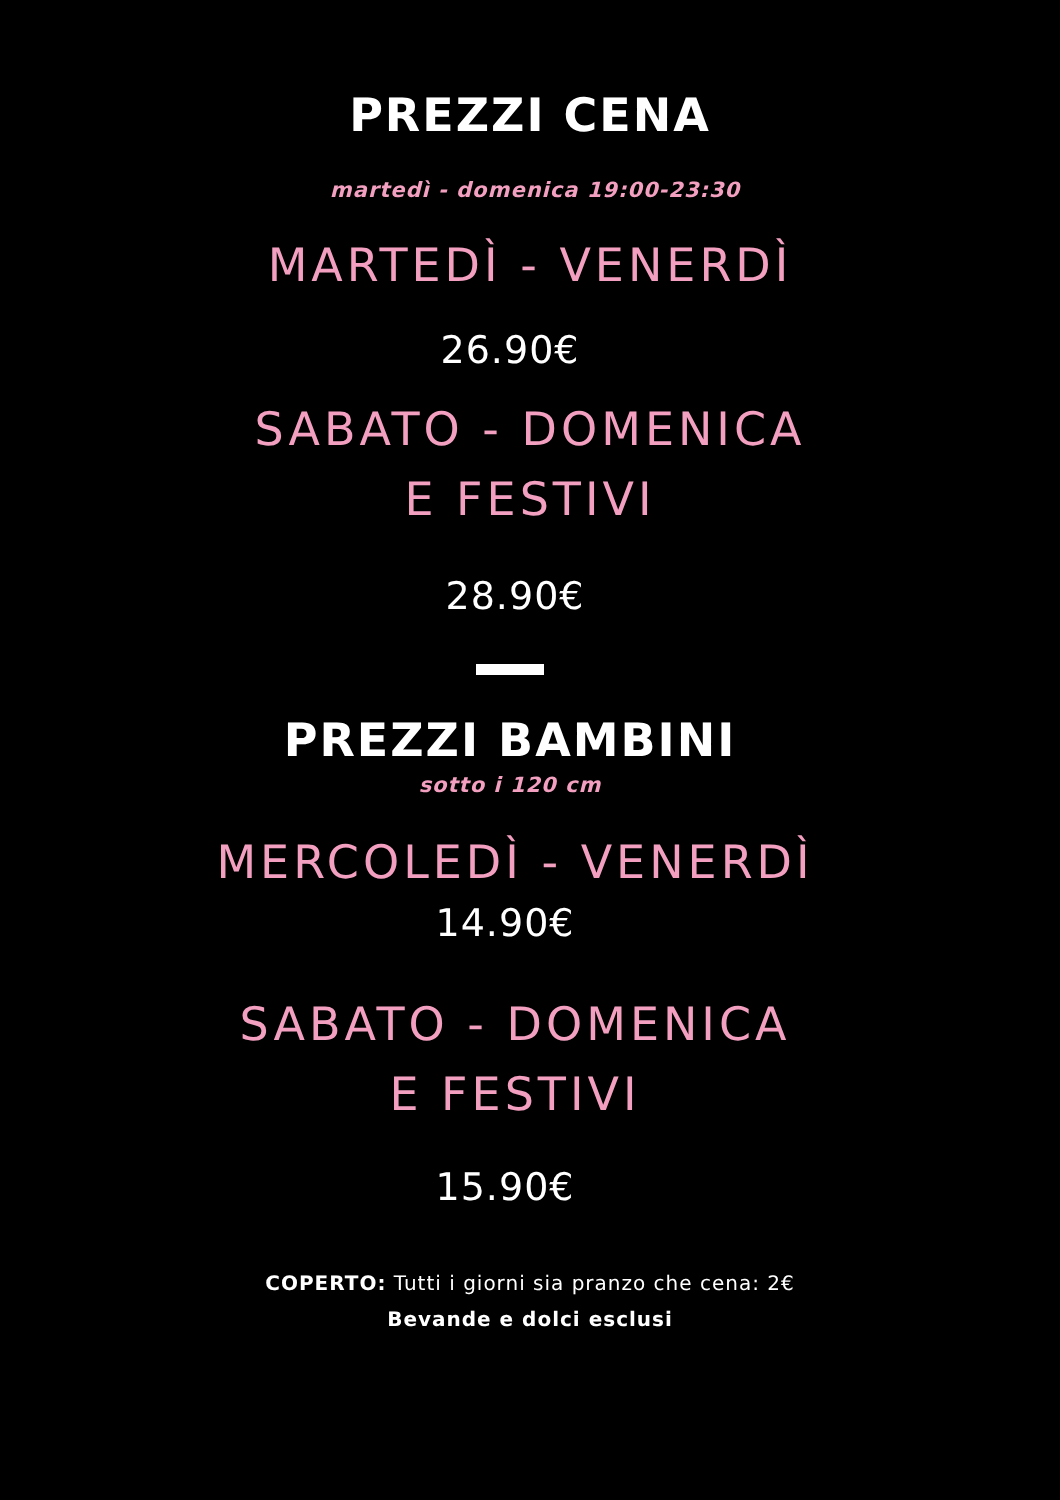PREZZI CENA
martedì - domenica 19:00-23:30
MARTEDÌ - VENERDÌ
26.90€
SABATO - DOMENICA
E FESTIVI
28.90€
PREZZI BAMBINI
sotto i 120 cm
MERCOLEDÌ - VENERDÌ
14.90€
SABATO - DOMENICA
E FESTIVI
15.90€
COPERTO: Tutti i giorni sia pranzo che cena: 2€
Bevande e dolci esclusi